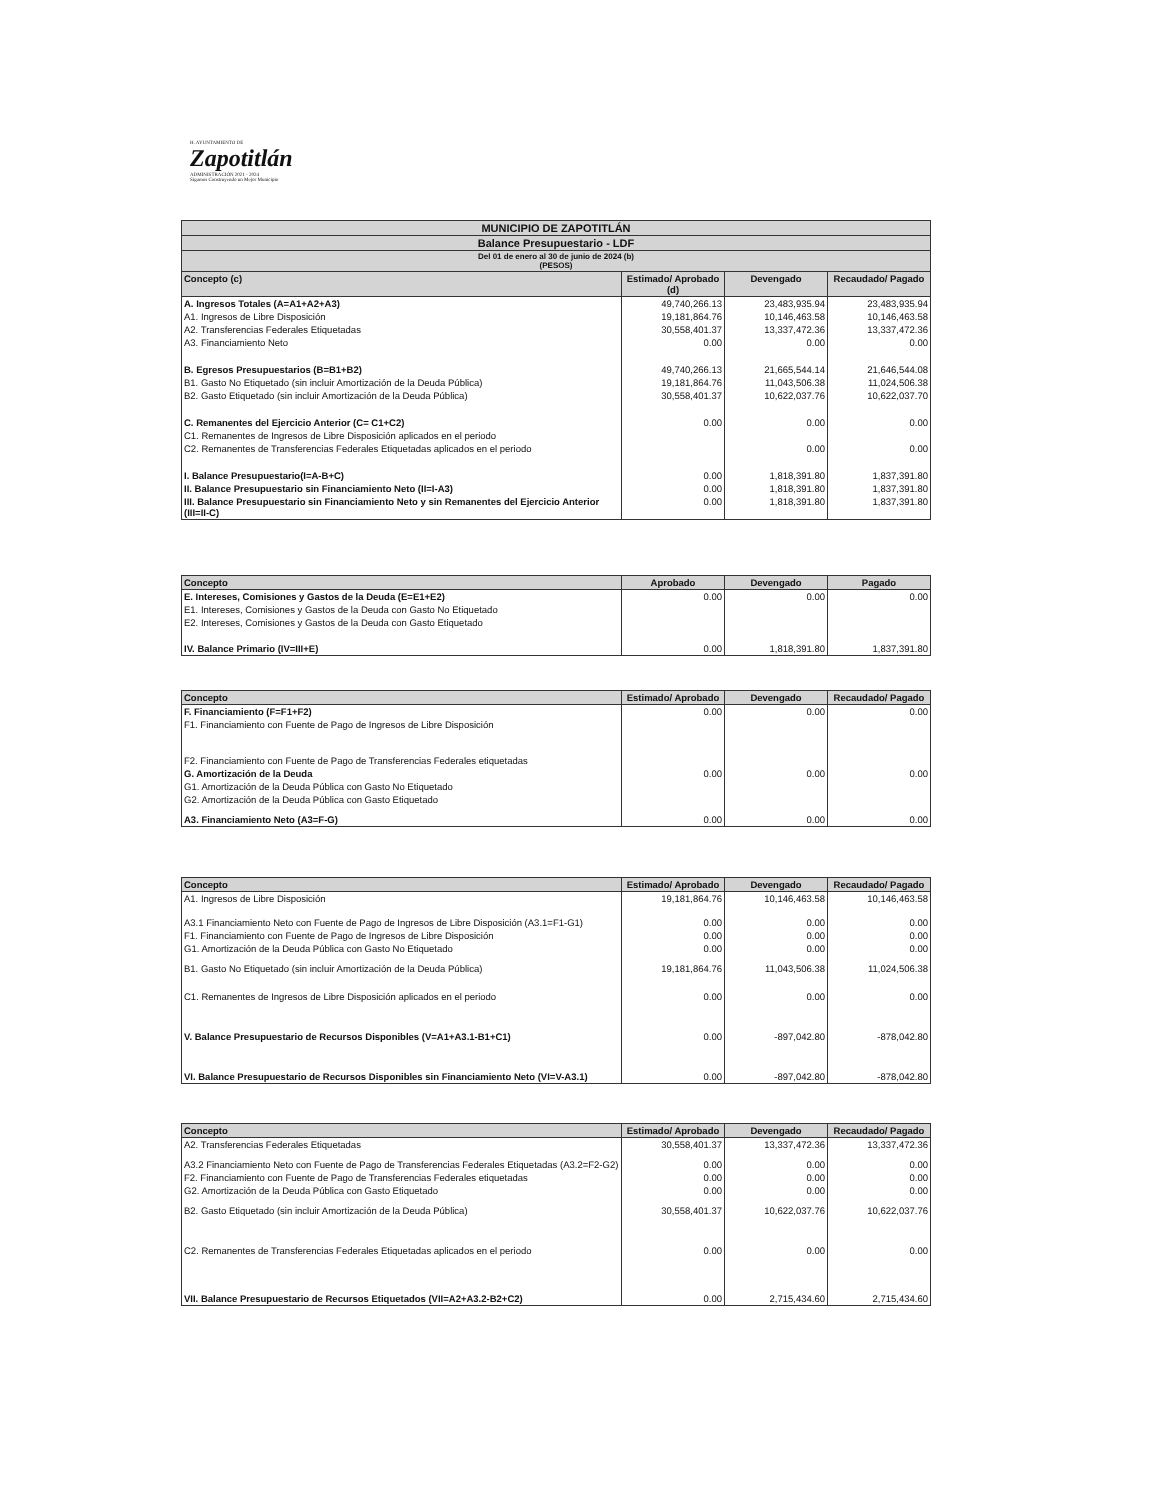H. AYUNTAMIENTO DE
Zapotitlán
ADMINISTRACIÓN 2021 - 2024
Sigamos Construyendo un Mejor Municipio
| MUNICIPIO DE ZAPOTITLÁN | | | |
| Balance Presupuestario - LDF | | | |
| Del 01 de enero al 30 de junio de 2024 (b) (PESOS) | | | |
| Concepto (c) | Estimado/ Aprobado (d) | Devengado | Recaudado/ Pagado |
| A. Ingresos Totales (A=A1+A2+A3) | 49,740,266.13 | 23,483,935.94 | 23,483,935.94 |
| A1. Ingresos de Libre Disposición | 19,181,864.76 | 10,146,463.58 | 10,146,463.58 |
| A2. Transferencias Federales Etiquetadas | 30,558,401.37 | 13,337,472.36 | 13,337,472.36 |
| A3. Financiamiento Neto | 0.00 | 0.00 | 0.00 |
| B. Egresos Presupuestarios (B=B1+B2) | 49,740,266.13 | 21,665,544.14 | 21,646,544.08 |
| B1. Gasto No Etiquetado (sin incluir Amortización de la Deuda Pública) | 19,181,864.76 | 11,043,506.38 | 11,024,506.38 |
| B2. Gasto Etiquetado (sin incluir Amortización de la Deuda Pública) | 30,558,401.37 | 10,622,037.76 | 10,622,037.70 |
| C. Remanentes del Ejercicio Anterior (C= C1+C2) | 0.00 | 0.00 | 0.00 |
| C1. Remanentes de Ingresos de Libre Disposición aplicados en el periodo | | | |
| C2. Remanentes de Transferencias Federales Etiquetadas aplicados en el periodo | | 0.00 | 0.00 |
| I. Balance Presupuestario(I=A-B+C) | 0.00 | 1,818,391.80 | 1,837,391.80 |
| II. Balance Presupuestario sin Financiamiento Neto (II=I-A3) | 0.00 | 1,818,391.80 | 1,837,391.80 |
| III. Balance Presupuestario sin Financiamiento Neto y sin Remanentes del Ejercicio Anterior (III=II-C) | 0.00 | 1,818,391.80 | 1,837,391.80 |
| Concepto | Aprobado | Devengado | Pagado |
| --- | --- | --- | --- |
| E. Intereses, Comisiones y Gastos de la Deuda (E=E1+E2) | 0.00 | 0.00 | 0.00 |
| E1. Intereses, Comisiones y Gastos de la Deuda con Gasto No Etiquetado | | | |
| E2. Intereses, Comisiones y Gastos de la Deuda con Gasto Etiquetado | | | |
| IV. Balance Primario (IV=III+E) | 0.00 | 1,818,391.80 | 1,837,391.80 |
| Concepto | Estimado/ Aprobado | Devengado | Recaudado/ Pagado |
| --- | --- | --- | --- |
| F. Financiamiento (F=F1+F2) | 0.00 | 0.00 | 0.00 |
| F1. Financiamiento con Fuente de Pago de Ingresos de Libre Disposición | | | |
| F2. Financiamiento con Fuente de Pago de Transferencias Federales etiquetadas | | | |
| G. Amortización de la Deuda | 0.00 | 0.00 | 0.00 |
| G1. Amortización de la Deuda Pública con Gasto No Etiquetado | | | |
| G2. Amortización de la Deuda Pública con Gasto Etiquetado | | | |
| A3. Financiamiento Neto (A3=F-G) | 0.00 | 0.00 | 0.00 |
| Concepto | Estimado/ Aprobado | Devengado | Recaudado/ Pagado |
| --- | --- | --- | --- |
| A1. Ingresos de Libre Disposición | 19,181,864.76 | 10,146,463.58 | 10,146,463.58 |
| A3.1 Financiamiento Neto con Fuente de Pago de Ingresos de Libre Disposición (A3.1=F1-G1) | 0.00 | 0.00 | 0.00 |
| F1. Financiamiento con Fuente de Pago de Ingresos de Libre Disposición | 0.00 | 0.00 | 0.00 |
| G1. Amortización de la Deuda Pública con Gasto No Etiquetado | 0.00 | 0.00 | 0.00 |
| B1. Gasto No Etiquetado (sin incluir Amortización de la Deuda Pública) | 19,181,864.76 | 11,043,506.38 | 11,024,506.38 |
| C1. Remanentes de Ingresos de Libre Disposición aplicados en el periodo | 0.00 | 0.00 | 0.00 |
| V. Balance Presupuestario de Recursos Disponibles (V=A1+A3.1-B1+C1) | 0.00 | -897,042.80 | -878,042.80 |
| VI. Balance Presupuestario de Recursos Disponibles sin Financiamiento Neto (VI=V-A3.1) | 0.00 | -897,042.80 | -878,042.80 |
| Concepto | Estimado/ Aprobado | Devengado | Recaudado/ Pagado |
| --- | --- | --- | --- |
| A2. Transferencias Federales Etiquetadas | 30,558,401.37 | 13,337,472.36 | 13,337,472.36 |
| A3.2 Financiamiento Neto con Fuente de Pago de Transferencias Federales Etiquetadas (A3.2=F2-G2) | 0.00 | 0.00 | 0.00 |
| F2. Financiamiento con Fuente de Pago de Transferencias Federales etiquetadas | 0.00 | 0.00 | 0.00 |
| G2. Amortización de la Deuda Pública con Gasto Etiquetado | 0.00 | 0.00 | 0.00 |
| B2. Gasto Etiquetado (sin incluir Amortización de la Deuda Pública) | 30,558,401.37 | 10,622,037.76 | 10,622,037.76 |
| C2. Remanentes de Transferencias Federales Etiquetadas aplicados en el periodo | 0.00 | 0.00 | 0.00 |
| VII. Balance Presupuestario de Recursos Etiquetados (VII=A2+A3.2-B2+C2) | 0.00 | 2,715,434.60 | 2,715,434.60 |